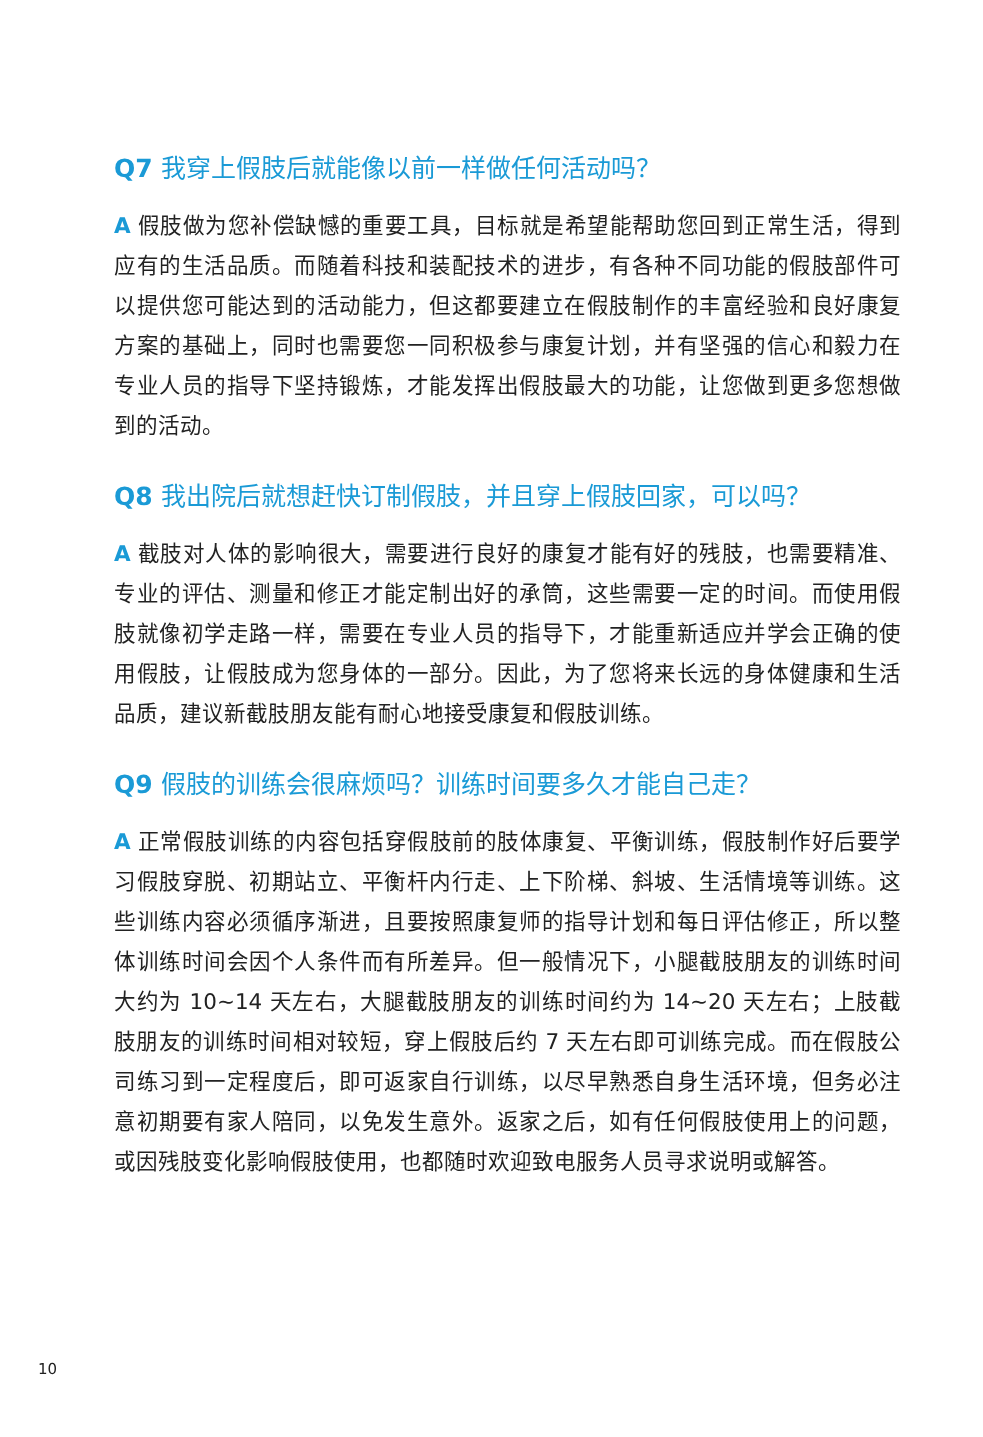Q7 我穿上假肢后就能像以前一样做任何活动吗？
A 假肢做为您补偿缺憾的重要工具，目标就是希望能帮助您回到正常生活，得到应有的生活品质。而随着科技和装配技术的进步，有各种不同功能的假肢部件可以提供您可能达到的活动能力，但这都要建立在假肢制作的丰富经验和良好康复方案的基础上，同时也需要您一同积极参与康复计划，并有坚强的信心和毅力在专业人员的指导下坚持锻炼，才能发挥出假肢最大的功能，让您做到更多您想做到的活动。
Q8 我出院后就想赶快订制假肢，并且穿上假肢回家，可以吗？
A 截肢对人体的影响很大，需要进行良好的康复才能有好的残肢，也需要精准、专业的评估、测量和修正才能定制出好的承筒，这些需要一定的时间。而使用假肢就像初学走路一样，需要在专业人员的指导下，才能重新适应并学会正确的使用假肢，让假肢成为您身体的一部分。因此，为了您将来长远的身体健康和生活品质，建议新截肢朋友能有耐心地接受康复和假肢训练。
Q9 假肢的训练会很麻烦吗？训练时间要多久才能自己走？
A 正常假肢训练的内容包括穿假肢前的肢体康复、平衡训练，假肢制作好后要学习假肢穿脱、初期站立、平衡杆内行走、上下阶梯、斜坡、生活情境等训练。这些训练内容必须循序渐进，且要按照康复师的指导计划和每日评估修正，所以整体训练时间会因个人条件而有所差异。但一般情况下，小腿截肢朋友的训练时间大约为 10~14 天左右，大腿截肢朋友的训练时间约为 14~20 天左右；上肢截肢朋友的训练时间相对较短，穿上假肢后约 7 天左右即可训练完成。而在假肢公司练习到一定程度后，即可返家自行训练，以尽早熟悉自身生活环境，但务必注意初期要有家人陪同，以免发生意外。返家之后，如有任何假肢使用上的问题，或因残肢变化影响假肢使用，也都随时欢迎致电服务人员寻求说明或解答。
10